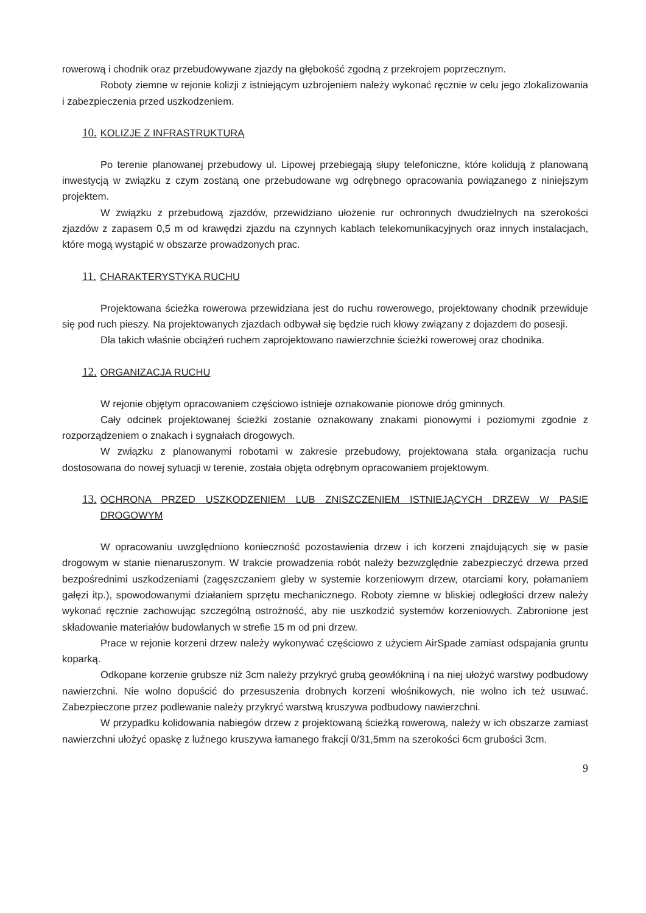rowerową i chodnik oraz przebudowywane zjazdy na głębokość zgodną z przekrojem poprzecznym.
Roboty ziemne w rejonie kolizji z istniejącym uzbrojeniem należy wykonać ręcznie w celu jego zlokalizowania i zabezpieczenia przed uszkodzeniem.
10. KOLIZJE Z INFRASTRUKTURĄ
Po terenie planowanej przebudowy ul. Lipowej przebiegają słupy telefoniczne, które kolidują z planowaną inwestycją w związku z czym zostaną one przebudowane wg odrębnego opracowania powiązanego z niniejszym projektem.
W związku z przebudową zjazdów, przewidziano ułożenie rur ochronnych dwudzielnych na szerokości zjazdów z zapasem 0,5 m od krawędzi zjazdu na czynnych kablach telekomunikacyjnych oraz innych instalacjach, które mogą wystąpić w obszarze prowadzonych prac.
11. CHARAKTERYSTYKA RUCHU
Projektowana ścieżka rowerowa przewidziana jest do ruchu rowerowego, projektowany chodnik przewiduje się pod ruch pieszy. Na projektowanych zjazdach odbywał się będzie ruch kłowy związany z dojazdem do posesji.
Dla takich właśnie obciążeń ruchem zaprojektowano nawierzchnie ścieżki rowerowej oraz chodnika.
12. ORGANIZACJA RUCHU
W rejonie objętym opracowaniem częściowo istnieje oznakowanie pionowe dróg gminnych.
Cały odcinek projektowanej ścieżki zostanie oznakowany znakami pionowymi i poziomymi zgodnie z rozporządzeniem o znakach i sygnałach drogowych.
W związku z planowanymi robotami w zakresie przebudowy, projektowana stała organizacja ruchu dostosowana do nowej sytuacji w terenie, została objęta odrębnym opracowaniem projektowym.
13. OCHRONA PRZED USZKODZENIEM LUB ZNISZCZENIEM ISTNIEJĄCYCH DRZEW W PASIE DROGOWYM
W opracowaniu uwzględniono konieczność pozostawienia drzew i ich korzeni znajdujących się w pasie drogowym w stanie nienaruszonym. W trakcie prowadzenia robót należy bezwzględnie zabezpieczyć drzewa przed bezpośrednimi uszkodzeniami (zagęszczaniem gleby w systemie korzeniowym drzew, otarciami kory, połamaniem gałęzi itp.), spowodowanymi działaniem sprzętu mechanicznego. Roboty ziemne w bliskiej odległości drzew należy wykonać ręcznie zachowując szczególną ostrożność, aby nie uszkodzić systemów korzeniowych. Zabronione jest składowanie materiałów budowlanych w strefie 15 m od pni drzew.
Prace w rejonie korzeni drzew należy wykonywać częściowo z użyciem AirSpade zamiast odspajania gruntu koparką.
Odkopane korzenie grubsze niż 3cm należy przykryć grubą geowłókniną i na niej ułożyć warstwy podbudowy nawierzchni. Nie wolno dopuścić do przesuszenia drobnych korzeni włośnikowych, nie wolno ich też usuwać. Zabezpieczone przez podlewanie należy przykryć warstwą kruszywa podbudowy nawierzchni.
W przypadku kolidowania nabiegów drzew z projektowaną ścieżką rowerową, należy w ich obszarze zamiast nawierzchni ułożyć opaskę z luźnego kruszywa łamanego frakcji 0/31,5mm na szerokości 6cm grubości 3cm.
9